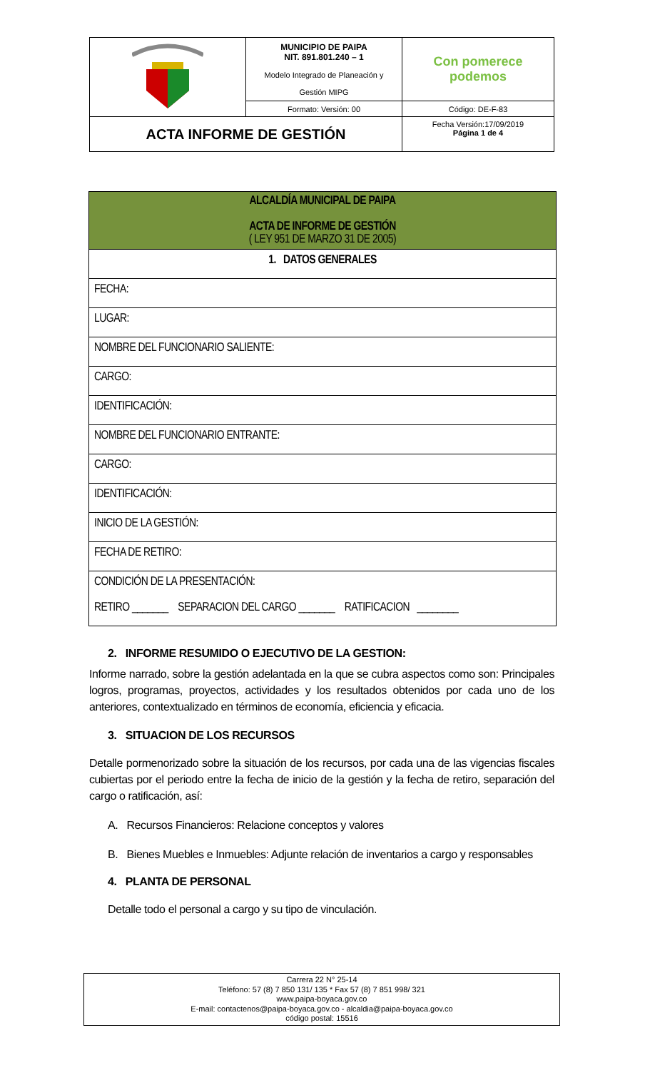| | MUNICIPIO DE PAIPA NIT. 891.801.240 – 1 Modelo Integrado de Planeación y Gestión MIPG | Con pomerece podemos |
| | Formato: Versión: 00 | Código: DE-F-83 |
| ACTA INFORME DE GESTIÓN | | Fecha Versión:17/09/2019 Página 1 de 4 |
| ALCALDÍA MUNICIPAL DE PAIPA ACTA DE INFORME DE GESTIÓN ( LEY 951 DE MARZO 31 DE 2005) |
| 1. DATOS GENERALES |
| FECHA: |
| LUGAR: |
| NOMBRE DEL FUNCIONARIO SALIENTE: |
| CARGO: |
| IDENTIFICACIÓN: |
| NOMBRE DEL FUNCIONARIO ENTRANTE: |
| CARGO: |
| IDENTIFICACIÓN: |
| INICIO DE LA GESTIÓN: |
| FECHA DE RETIRO: |
| CONDICIÓN DE LA PRESENTACIÓN: RETIRO _______ SEPARACION DEL CARGO _______ RATIFICACION ________ |
2. INFORME RESUMIDO O EJECUTIVO DE LA GESTION:
Informe narrado, sobre la gestión adelantada en la que se cubra aspectos como son: Principales logros, programas, proyectos, actividades y los resultados obtenidos por cada uno de los anteriores, contextualizado en términos de economía, eficiencia y eficacia.
3. SITUACION DE LOS RECURSOS
Detalle pormenorizado sobre la situación de los recursos, por cada una de las vigencias fiscales cubiertas por el periodo entre la fecha de inicio de la gestión y la fecha de retiro, separación del cargo o ratificación, así:
A. Recursos Financieros: Relacione conceptos y valores
B. Bienes Muebles e Inmuebles: Adjunte relación de inventarios a cargo y responsables
4. PLANTA DE PERSONAL
Detalle todo el personal a cargo y su tipo de vinculación.
Carrera 22 N° 25-14
Teléfono: 57 (8) 7 850 131/ 135 * Fax 57 (8) 7 851 998/ 321
www.paipa-boyaca.gov.co
E-mail: contactenos@paipa-boyaca.gov.co - alcaldia@paipa-boyaca.gov.co
código postal: 15516